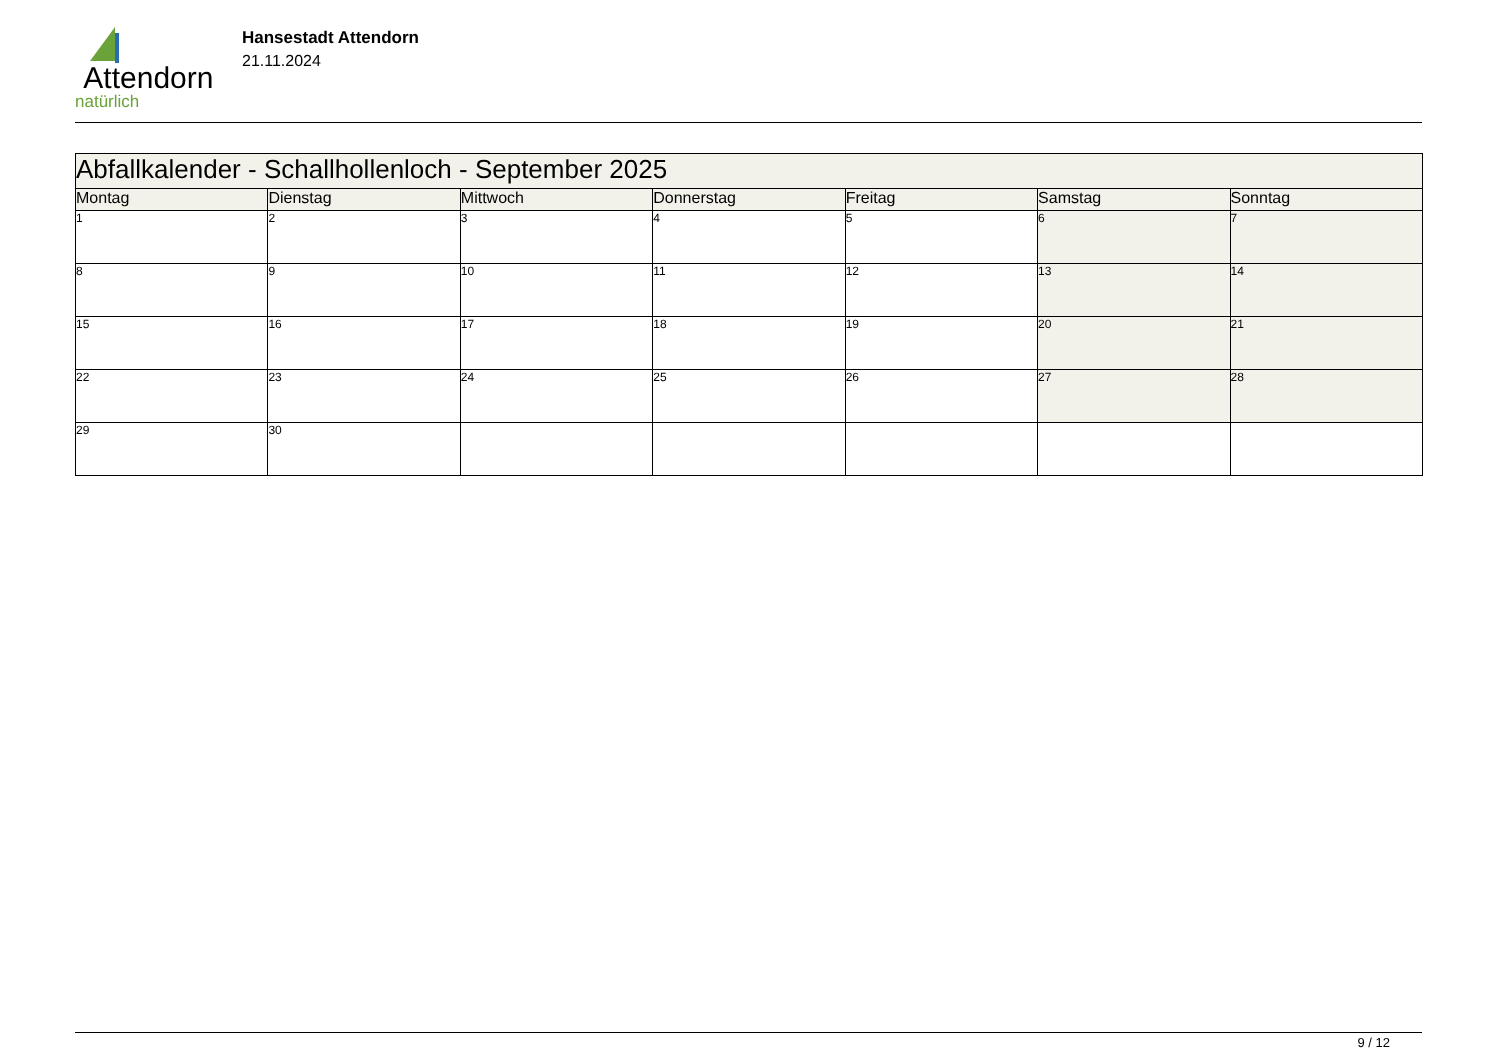Attendorn
natürlich
Hansestadt Attendorn
21.11.2024
| Abfallkalender - Schallhollenloch - September 2025 | | | | | | |
| Montag | Dienstag | Mittwoch | Donnerstag | Freitag | Samstag | Sonntag |
| 1 | 2 | 3 | 4 | 5 | 6 | 7 |
| 8 | 9 | 10 | 11 | 12 | 13 | 14 |
| 15 | 16 | 17 | 18 | 19 | 20 | 21 |
| 22 | 23 | 24 | 25 | 26 | 27 | 28 |
| 29 | 30 | | | | | |
9 / 12